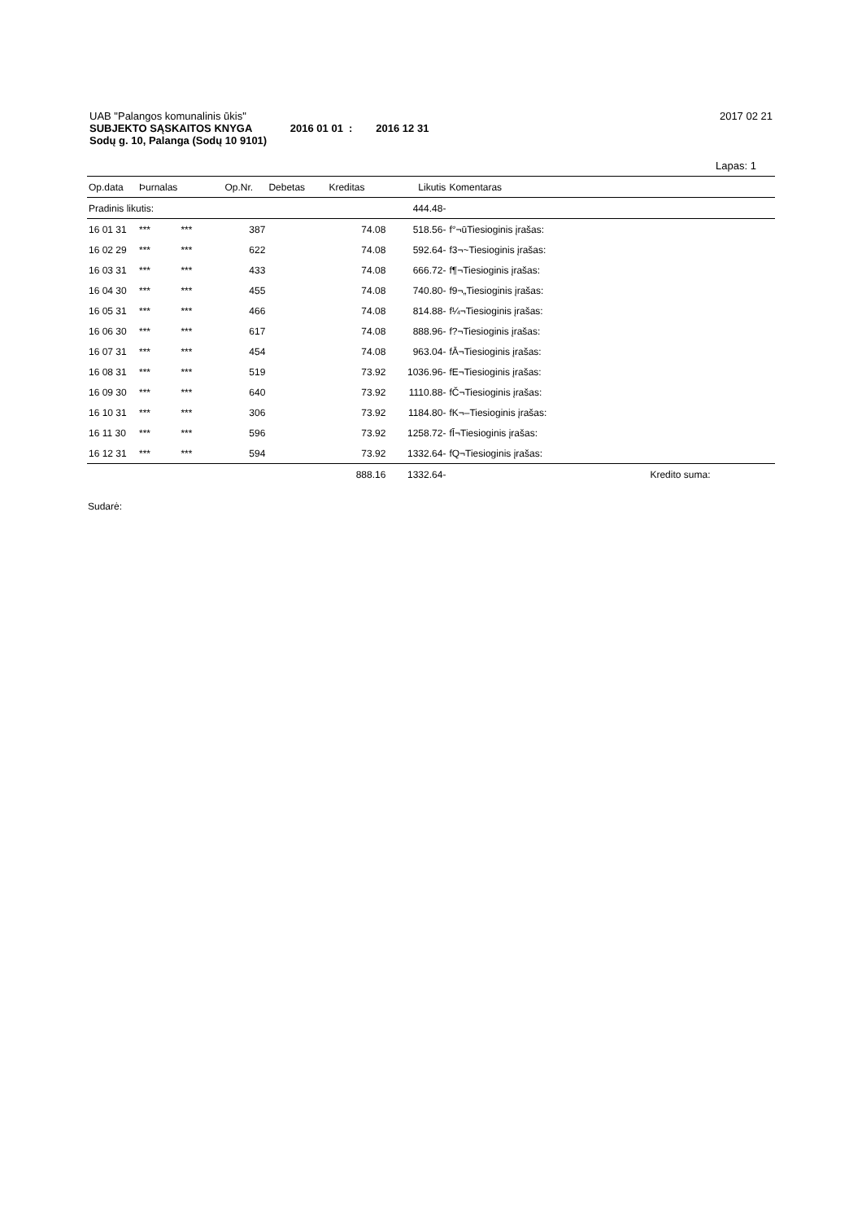UAB "Palangos komunalinis ūkis" 2017 02 21
SUBJEKTO SĄSKAITOS KNYGA 2016 01 01 : 2016 12 31
Sodų g. 10, Palanga (Sodų 10 9101)
Lapas: 1
| Op.data | Þurnalas | | Op.Nr. | Debetas | Kreditas | Likutis | Komentaras | |
| --- | --- | --- | --- | --- | --- | --- | --- | --- |
| Pradinis likutis: | | | | | | 444.48- | | |
| 16 01 31 | *** | *** | 387 | | 74.08 | 518.56- | f°¬ūTiesioginis įrašas: | |
| 16 02 29 | *** | *** | 622 | | 74.08 | 592.64- | f3¬~Tiesioginis įrašas: | |
| 16 03 31 | *** | *** | 433 | | 74.08 | 666.72- | f¶¬Tiesioginis įrašas: | |
| 16 04 30 | *** | *** | 455 | | 74.08 | 740.80- | f9¬„Tiesioginis įrašas: | |
| 16 05 31 | *** | *** | 466 | | 74.08 | 814.88- | f¼¬Tiesioginis įrašas: | |
| 16 06 30 | *** | *** | 617 | | 74.08 | 888.96- | f?¬Tiesioginis įrašas: | |
| 16 07 31 | *** | *** | 454 | | 74.08 | 963.04- | fĀ¬Tiesioginis įrašas: | |
| 16 08 31 | *** | *** | 519 | | 73.92 | 1036.96- | fE¬Tiesioginis įrašas: | |
| 16 09 30 | *** | *** | 640 | | 73.92 | 1110.88- | fČ¬Tiesioginis įrašas: | |
| 16 10 31 | *** | *** | 306 | | 73.92 | 1184.80- | fK¬–Tiesioginis įrašas: | |
| 16 11 30 | *** | *** | 596 | | 73.92 | 1258.72- | fĪ¬Tiesioginis įrašas: | |
| 16 12 31 | *** | *** | 594 | | 73.92 | 1332.64- | fQ¬Tiesioginis įrašas: | |
| | | | | | 888.16 | 1332.64- | | Kredito suma: |
Sudarė: